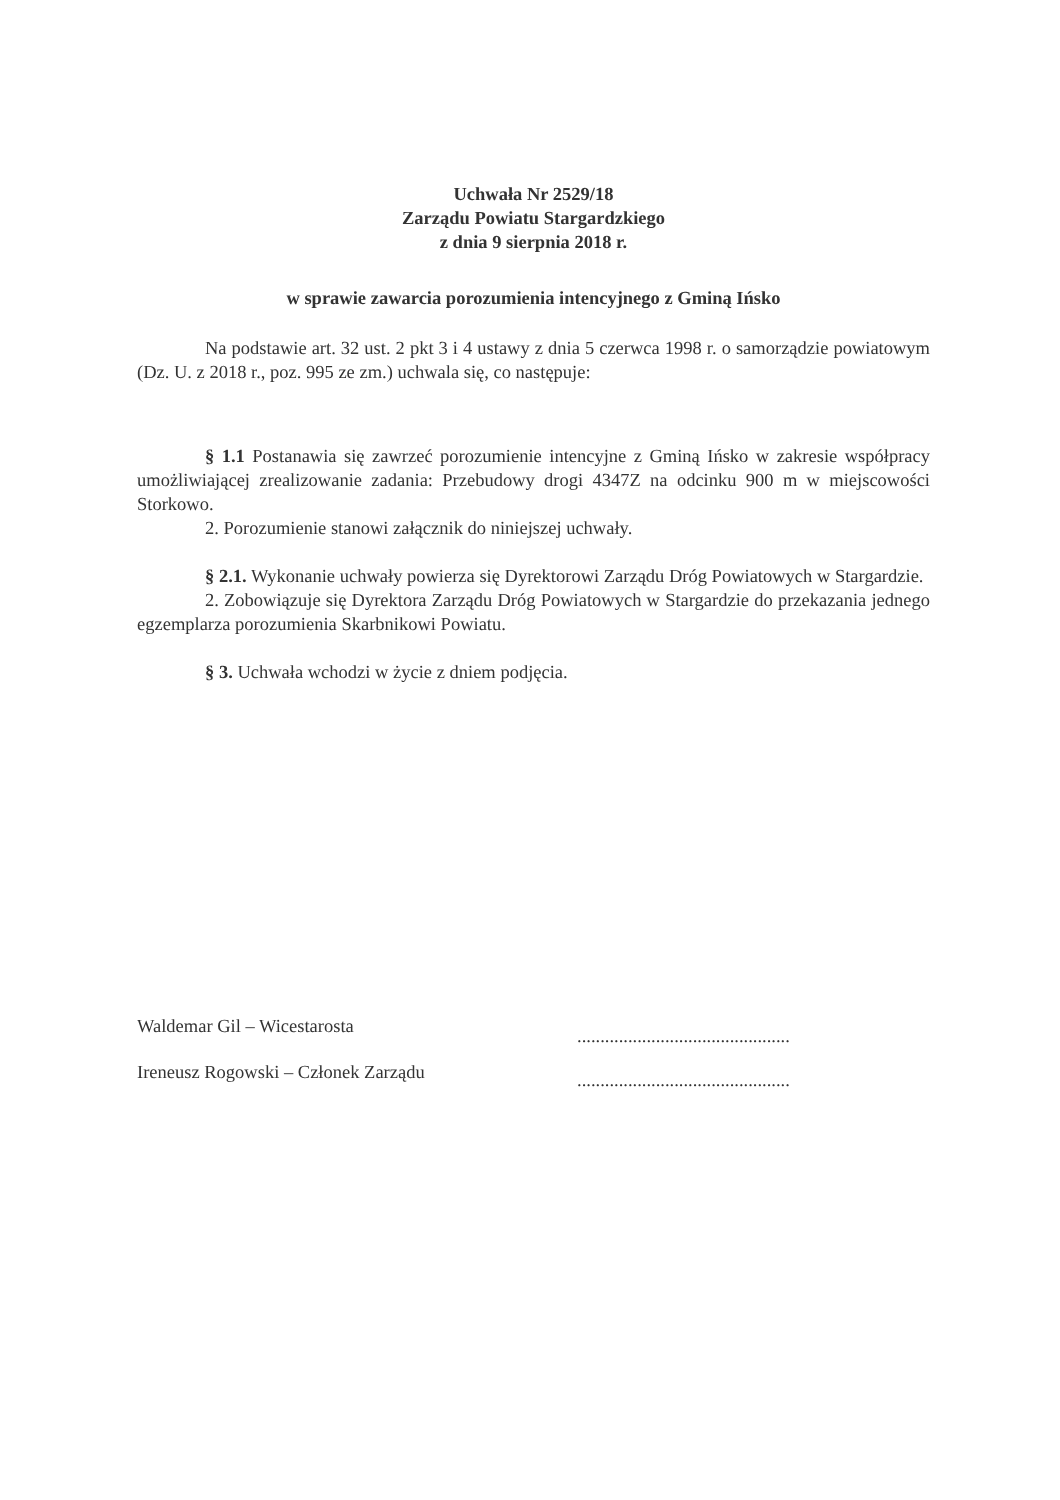Uchwała Nr 2529/18
Zarządu Powiatu Stargardzkiego
z dnia 9 sierpnia 2018 r.
w sprawie zawarcia porozumienia intencyjnego z Gminą Ińsko
Na podstawie art. 32 ust. 2 pkt 3 i 4 ustawy z dnia 5 czerwca 1998 r. o samorządzie powiatowym (Dz. U. z 2018 r., poz. 995 ze zm.) uchwala się, co następuje:
§ 1.1 Postanawia się zawrzeć porozumienie intencyjne z Gminą Ińsko w zakresie współpracy umożliwiającej zrealizowanie zadania: Przebudowy drogi 4347Z na odcinku 900 m w miejscowości Storkowo.
2. Porozumienie stanowi załącznik do niniejszej uchwały.
§ 2.1. Wykonanie uchwały powierza się Dyrektorowi Zarządu Dróg Powiatowych w Stargardzie.
2. Zobowiązuje się Dyrektora Zarządu Dróg Powiatowych w Stargardzie do przekazania jednego egzemplarza porozumienia Skarbnikowi Powiatu.
§ 3. Uchwała wchodzi w życie z dniem podjęcia.
Waldemar Gil – Wicestarosta
Ireneusz Rogowski – Członek Zarządu
..............................................
..............................................